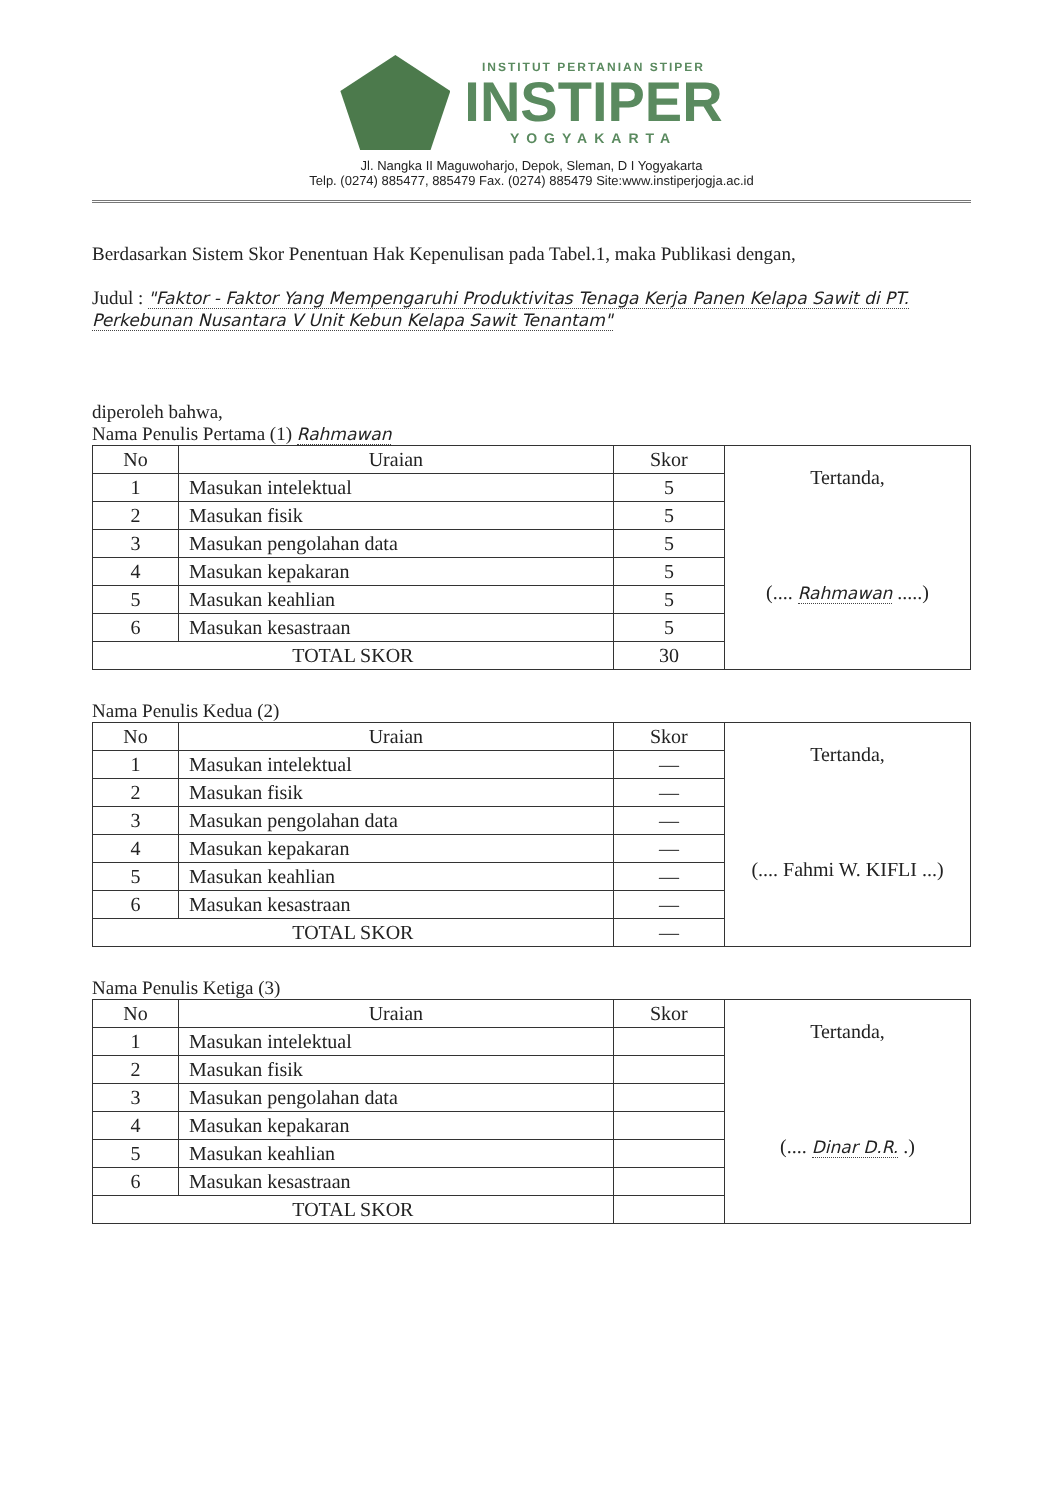INSTITUT PERTANIAN STIPER
INSTIPER
YOGYAKARTA
Jl. Nangka II Maguwoharjo, Depok, Sleman, D I Yogyakarta
Telp. (0274) 885477, 885479 Fax. (0274) 885479 Site:www.instiperjogja.ac.id
Berdasarkan Sistem Skor Penentuan Hak Kepenulisan pada Tabel.1, maka Publikasi dengan,
Judul : "Faktor - Faktor Yang Mempengaruhi Produktivitas Tenaga Kerja Panen Kelapa Sawit di PT. Perkebunan Nusantara V Unit Kebun Kelapa Sawit Tenantam"
diperoleh bahwa,
Nama Penulis Pertama (1) Rahmawan
| No | Uraian | Skor | Tertanda, (.... Rahmawan .....) |
| 1 | Masukan intelektual | 5 | |
| 2 | Masukan fisik | 5 | |
| 3 | Masukan pengolahan data | 5 | |
| 4 | Masukan kepakaran | 5 | |
| 5 | Masukan keahlian | 5 | |
| 6 | Masukan kesastraan | 5 | |
| TOTAL SKOR | | 30 | |
Nama Penulis Kedua (2)
| No | Uraian | Skor | Tertanda, (.... Fahmi W. KIFLI ...) |
| 1 | Masukan intelektual | — | |
| 2 | Masukan fisik | — | |
| 3 | Masukan pengolahan data | — | |
| 4 | Masukan kepakaran | — | |
| 5 | Masukan keahlian | — | |
| 6 | Masukan kesastraan | — | |
| TOTAL SKOR | | — | |
Nama Penulis Ketiga (3)
| No | Uraian | Skor | Tertanda, (.... Dinar D.R. .) |
| 1 | Masukan intelektual | | |
| 2 | Masukan fisik | | |
| 3 | Masukan pengolahan data | | |
| 4 | Masukan kepakaran | | |
| 5 | Masukan keahlian | | |
| 6 | Masukan kesastraan | | |
| TOTAL SKOR | | | |